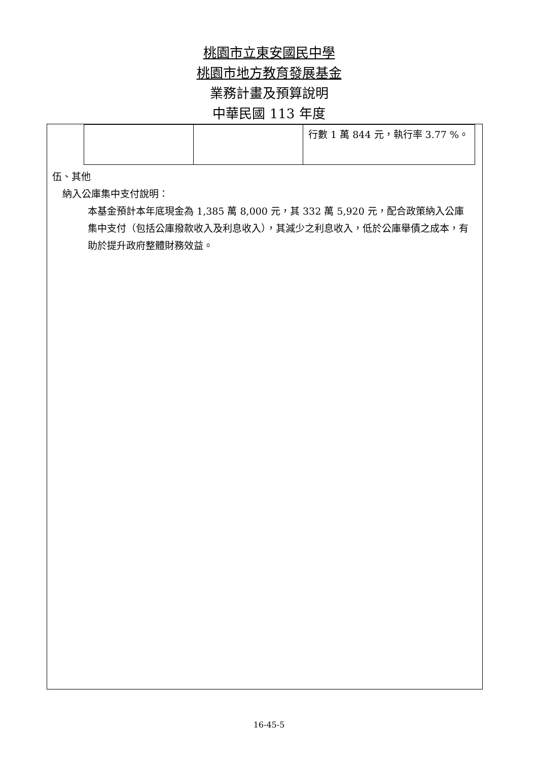桃園市立東安國民中學
桃園市地方教育發展基金
業務計畫及預算說明
中華民國 113 年度
| | | 行數 1 萬 844 元，執行率 3.77 %。 |
伍、其他
納入公庫集中支付說明：
本基金預計本年底現金為 1,385 萬 8,000 元，其 332 萬 5,920 元，配合政策納入公庫集中支付（包括公庫撥款收入及利息收入），其減少之利息收入，低於公庫舉債之成本，有助於提升政府整體財務效益。
16-45-5